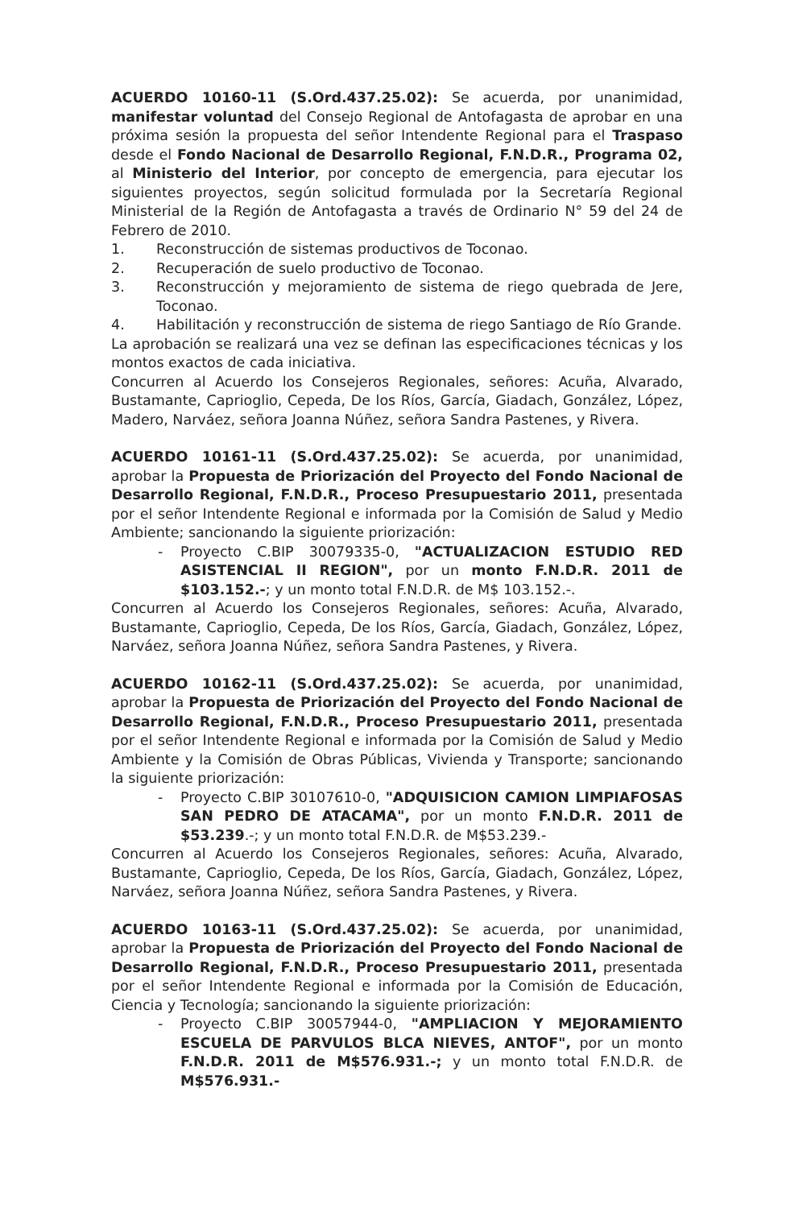ACUERDO 10160-11 (S.Ord.437.25.02): Se acuerda, por unanimidad, manifestar voluntad del Consejo Regional de Antofagasta de aprobar en una próxima sesión la propuesta del señor Intendente Regional para el Traspaso desde el Fondo Nacional de Desarrollo Regional, F.N.D.R., Programa 02, al Ministerio del Interior, por concepto de emergencia, para ejecutar los siguientes proyectos, según solicitud formulada por la Secretaría Regional Ministerial de la Región de Antofagasta a través de Ordinario N° 59 del 24 de Febrero de 2010.
1. Reconstrucción de sistemas productivos de Toconao.
2. Recuperación de suelo productivo de Toconao.
3. Reconstrucción y mejoramiento de sistema de riego quebrada de Jere, Toconao.
4. Habilitación y reconstrucción de sistema de riego Santiago de Río Grande.
La aprobación se realizará una vez se definan las especificaciones técnicas y los montos exactos de cada iniciativa.
Concurren al Acuerdo los Consejeros Regionales, señores: Acuña, Alvarado, Bustamante, Caprioglio, Cepeda, De los Ríos, García, Giadach, González, López, Madero, Narváez, señora Joanna Núñez, señora Sandra Pastenes, y Rivera.
ACUERDO 10161-11 (S.Ord.437.25.02): Se acuerda, por unanimidad, aprobar la Propuesta de Priorización del Proyecto del Fondo Nacional de Desarrollo Regional, F.N.D.R., Proceso Presupuestario 2011, presentada por el señor Intendente Regional e informada por la Comisión de Salud y Medio Ambiente; sancionando la siguiente priorización:
- Proyecto C.BIP 30079335-0, "ACTUALIZACION ESTUDIO RED ASISTENCIAL II REGION", por un monto F.N.D.R. 2011 de $103.152.-; y un monto total F.N.D.R. de M$ 103.152.-.
Concurren al Acuerdo los Consejeros Regionales, señores: Acuña, Alvarado, Bustamante, Caprioglio, Cepeda, De los Ríos, García, Giadach, González, López, Narváez, señora Joanna Núñez, señora Sandra Pastenes, y Rivera.
ACUERDO 10162-11 (S.Ord.437.25.02): Se acuerda, por unanimidad, aprobar la Propuesta de Priorización del Proyecto del Fondo Nacional de Desarrollo Regional, F.N.D.R., Proceso Presupuestario 2011, presentada por el señor Intendente Regional e informada por la Comisión de Salud y Medio Ambiente y la Comisión de Obras Públicas, Vivienda y Transporte; sancionando la siguiente priorización:
- Proyecto C.BIP 30107610-0, "ADQUISICION CAMION LIMPIAFOSAS SAN PEDRO DE ATACAMA", por un monto F.N.D.R. 2011 de $53.239.-; y un monto total F.N.D.R. de M$53.239.-
Concurren al Acuerdo los Consejeros Regionales, señores: Acuña, Alvarado, Bustamante, Caprioglio, Cepeda, De los Ríos, García, Giadach, González, López, Narváez, señora Joanna Núñez, señora Sandra Pastenes, y Rivera.
ACUERDO 10163-11 (S.Ord.437.25.02): Se acuerda, por unanimidad, aprobar la Propuesta de Priorización del Proyecto del Fondo Nacional de Desarrollo Regional, F.N.D.R., Proceso Presupuestario 2011, presentada por el señor Intendente Regional e informada por la Comisión de Educación, Ciencia y Tecnología; sancionando la siguiente priorización:
- Proyecto C.BIP 30057944-0, "AMPLIACION Y MEJORAMIENTO ESCUELA DE PARVULOS BLCA NIEVES, ANTOF", por un monto F.N.D.R. 2011 de M$576.931.-; y un monto total F.N.D.R. de M$576.931.-